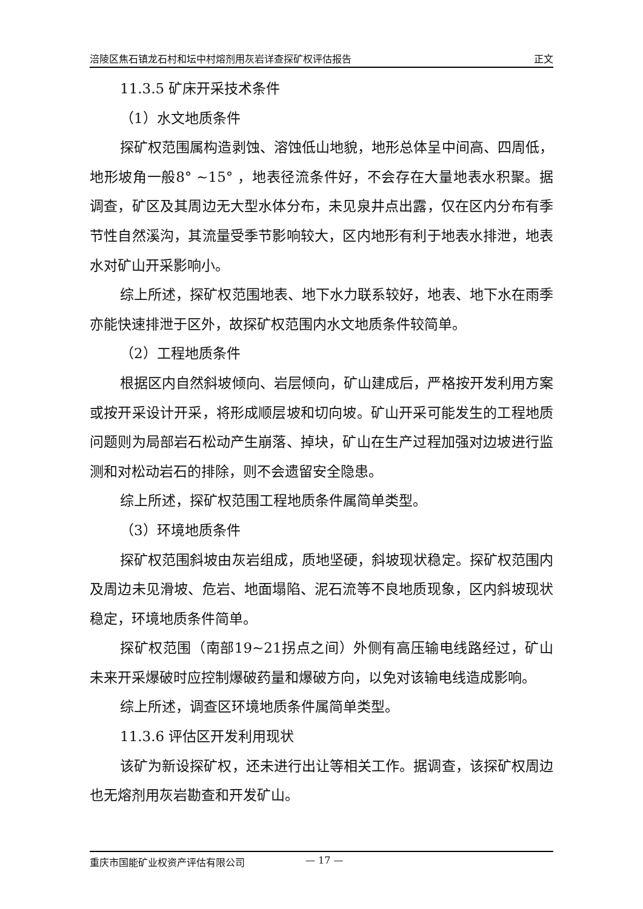涪陵区焦石镇龙石村和坛中村熔剂用灰岩详查探矿权评估报告 正文
11.3.5 矿床开采技术条件
（1）水文地质条件
探矿权范围属构造剥蚀、溶蚀低山地貌，地形总体呈中间高、四周低，地形坡角一般8° ~15° ，地表径流条件好，不会存在大量地表水积聚。据调查，矿区及其周边无大型水体分布，未见泉井点出露，仅在区内分布有季节性自然溪沟，其流量受季节影响较大，区内地形有利于地表水排泄，地表水对矿山开采影响小。
综上所述，探矿权范围地表、地下水力联系较好，地表、地下水在雨季亦能快速排泄于区外，故探矿权范围内水文地质条件较简单。
（2）工程地质条件
根据区内自然斜坡倾向、岩层倾向，矿山建成后，严格按开发利用方案或按开采设计开采，将形成顺层坡和切向坡。矿山开采可能发生的工程地质问题则为局部岩石松动产生崩落、掉块，矿山在生产过程加强对边坡进行监测和对松动岩石的排除，则不会遗留安全隐患。
综上所述，探矿权范围工程地质条件属简单类型。
（3）环境地质条件
探矿权范围斜坡由灰岩组成，质地坚硬，斜坡现状稳定。探矿权范围内及周边未见滑坡、危岩、地面塌陷、泥石流等不良地质现象，区内斜坡现状稳定，环境地质条件简单。
探矿权范围（南部19~21拐点之间）外侧有高压输电线路经过，矿山未来开采爆破时应控制爆破药量和爆破方向，以免对该输电线造成影响。
综上所述，调查区环境地质条件属简单类型。
11.3.6 评估区开发利用现状
该矿为新设探矿权，还未进行出让等相关工作。据调查，该探矿权周边也无熔剂用灰岩勘查和开发矿山。
重庆市国能矿业权资产评估有限公司 — 17 —